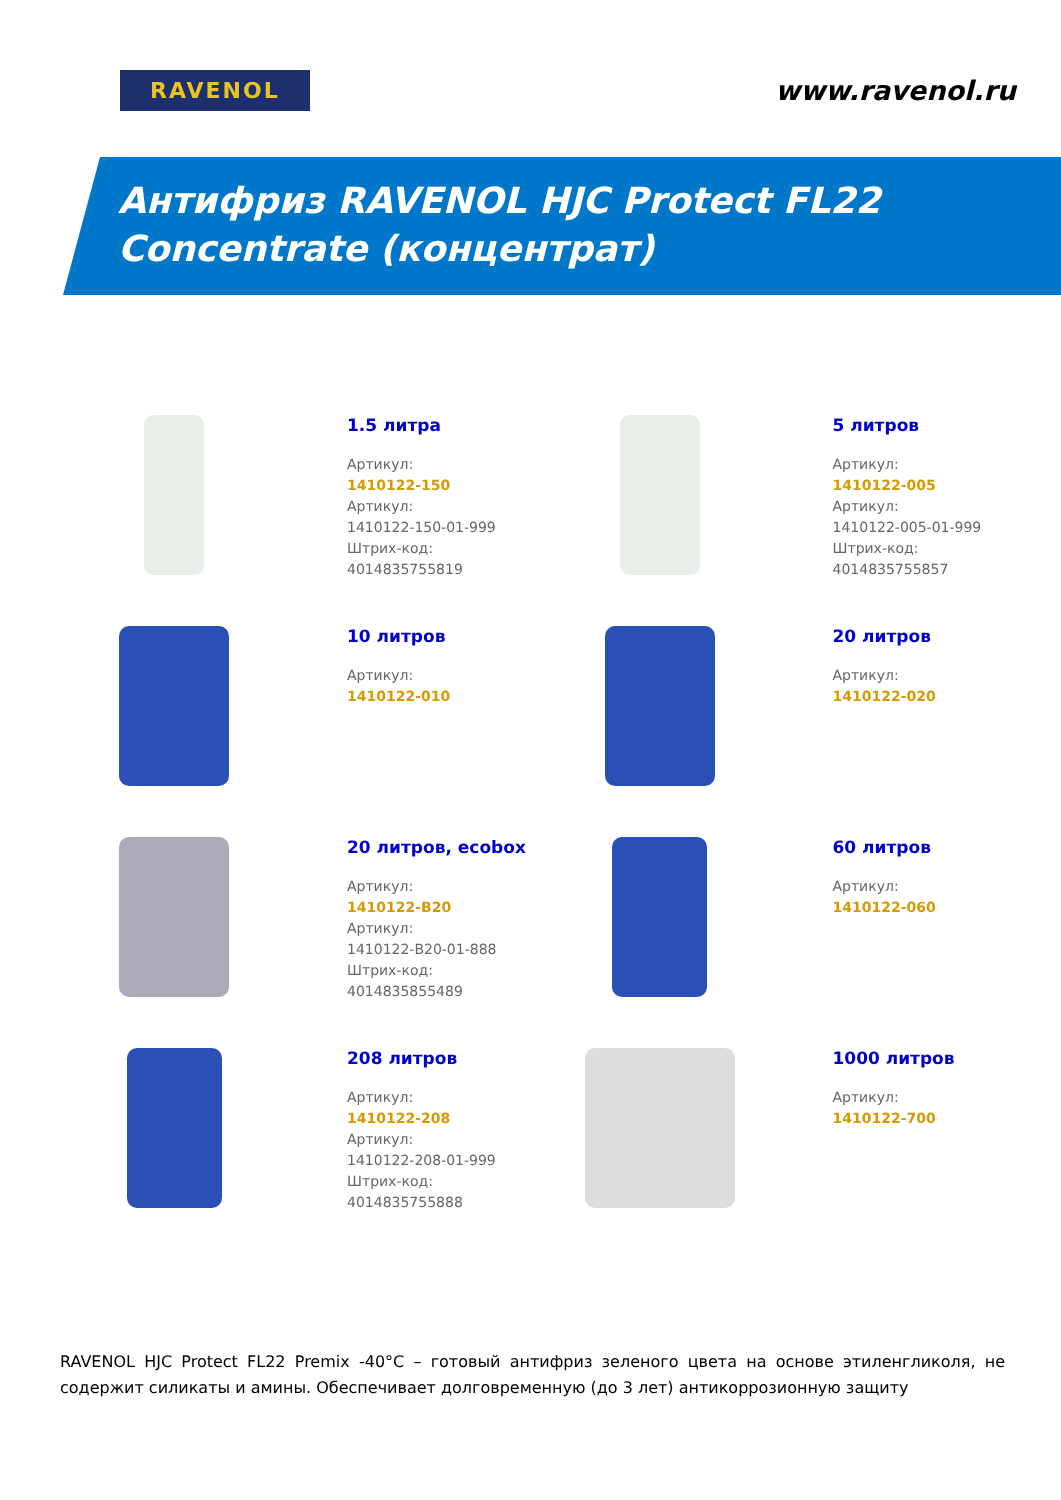RAVENOL
www.ravenol.ru
Антифриз RAVENOL HJC Protect FL22
Concentrate (концентрат)
1.5 литра
Артикул:
1410122-150
Артикул:
1410122-150-01-999
Штрих-код:
4014835755819
5 литров
Артикул:
1410122-005
Артикул:
1410122-005-01-999
Штрих-код:
4014835755857
10 литров
Артикул:
1410122-010
20 литров
Артикул:
1410122-020
20 литров, ecobox
Артикул:
1410122-B20
Артикул:
1410122-B20-01-888
Штрих-код:
4014835855489
60 литров
Артикул:
1410122-060
208 литров
Артикул:
1410122-208
Артикул:
1410122-208-01-999
Штрих-код:
4014835755888
1000 литров
Артикул:
1410122-700
RAVENOL HJC Protect FL22 Premix -40°C – готовый антифриз зеленого цвета на основе этиленгликоля, не содержит силикаты и амины. Обеспечивает долговременную (до 3 лет) антикоррозионную защиту